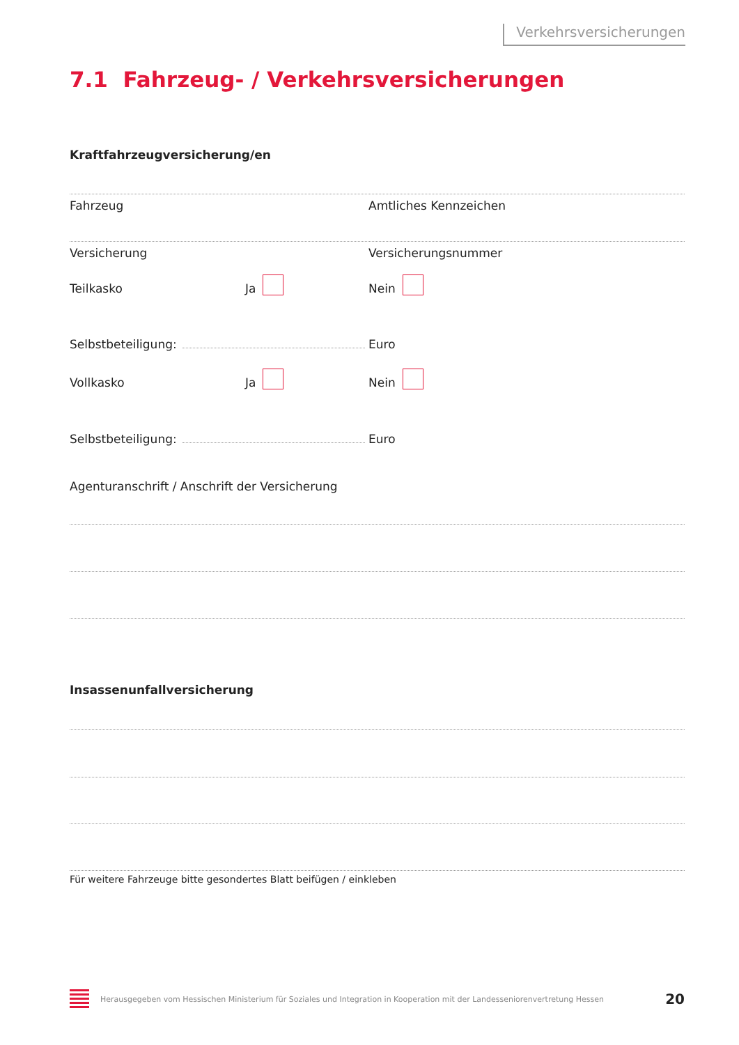Verkehrsversicherungen
7.1 Fahrzeug- / Verkehrsversicherungen
Kraftfahrzeugversicherung/en
Fahrzeug Amtliches Kennzeichen
Versicherung Versicherungsnummer
Teilkasko Ja Nein
Selbstbeteiligung: Euro
Vollkasko Ja Nein
Selbstbeteiligung: Euro
Agenturanschrift / Anschrift der Versicherung
Insassenunfallversicherung
Für weitere Fahrzeuge bitte gesondertes Blatt beifügen / einkleben
Herausgegeben vom Hessischen Ministerium für Soziales und Integration in Kooperation mit der Landesseniorenvertretung Hessen 20